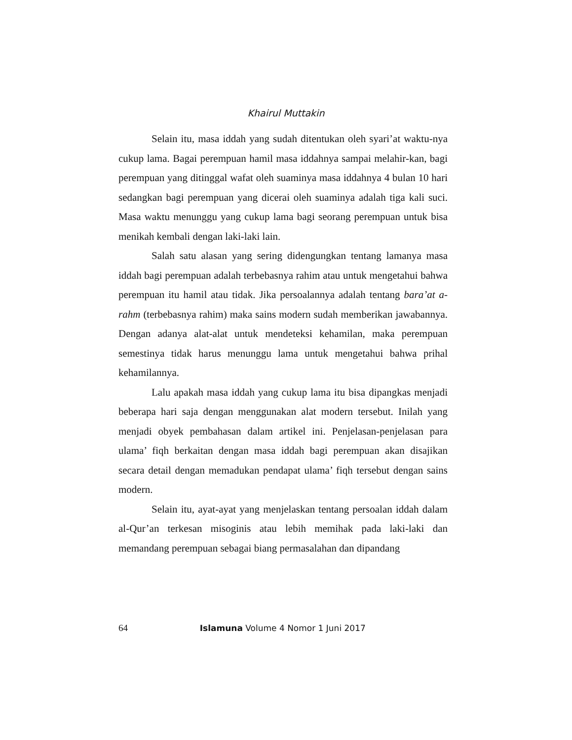Khairul Muttakin
Selain itu, masa iddah yang sudah ditentukan oleh syari’at waktu-nya cukup lama. Bagai perempuan hamil masa iddahnya sampai melahir-kan, bagi perempuan yang ditinggal wafat oleh suaminya masa iddahnya 4 bulan 10 hari sedangkan bagi perempuan yang dicerai oleh suaminya adalah tiga kali suci. Masa waktu menunggu yang cukup lama bagi seorang perempuan untuk bisa menikah kembali dengan laki-laki lain.
Salah satu alasan yang sering didengungkan tentang lamanya masa iddah bagi perempuan adalah terbebasnya rahim atau untuk mengetahui bahwa perempuan itu hamil atau tidak. Jika persoalannya adalah tentang bara’at a-rahm (terbebasnya rahim) maka sains modern sudah memberikan jawabannya. Dengan adanya alat-alat untuk mendeteksi kehamilan, maka perempuan semestinya tidak harus menunggu lama untuk mengetahui bahwa prihal kehamilannya.
Lalu apakah masa iddah yang cukup lama itu bisa dipangkas menjadi beberapa hari saja dengan menggunakan alat modern tersebut. Inilah yang menjadi obyek pembahasan dalam artikel ini. Penjelasan-penjelasan para ulama’ fiqh berkaitan dengan masa iddah bagi perempuan akan disajikan secara detail dengan memadukan pendapat ulama’ fiqh tersebut dengan sains modern.
Selain itu, ayat-ayat yang menjelaskan tentang persoalan iddah dalam al-Qur’an terkesan misoginis atau lebih memihak pada laki-laki dan memandang perempuan sebagai biang permasalahan dan dipandang
64 Islamuna Volume 4 Nomor 1 Juni 2017